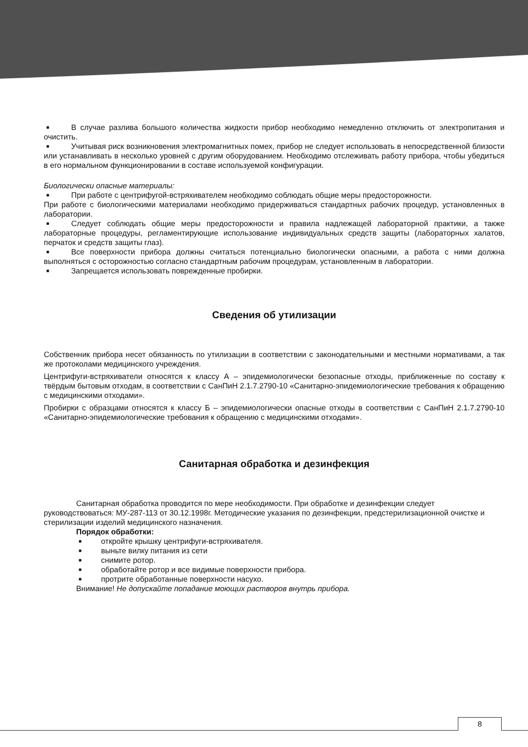■ В случае разлива большого количества жидкости прибор необходимо немедленно отключить от электропитания и очистить.
■ Учитывая риск возникновения электромагнитных помех, прибор не следует использовать в непосредственной близости или устанавливать в несколько уровней с другим оборудованием. Необходимо отслеживать работу прибора, чтобы убедиться в его нормальном функционировании в составе используемой конфигурации.
Биологически опасные материалы:
■ При работе с центрифугой-встряхивателем необходимо соблюдать общие меры предосторожности.
При работе с биологическими материалами необходимо придерживаться стандартных рабочих процедур, установленных в лаборатории.
■ Следует соблюдать общие меры предосторожности и правила надлежащей лабораторной практики, а также лабораторные процедуры, регламентирующие использование индивидуальных средств защиты (лабораторных халатов, перчаток и средств защиты глаз).
■ Все поверхности прибора должны считаться потенциально биологически опасными, а работа с ними должна выполняться с осторожностью согласно стандартным рабочим процедурам, установленным в лаборатории.
■ Запрещается использовать поврежденные пробирки.
Сведения об утилизации
Собственник прибора несет обязанность по утилизации в соответствии с законодательными и местными нормативами, а так же протоколами медицинского учреждения.
Центрифуги-встряхиватели относятся к классу А – эпидемиологически безопасные отходы, приближенные по составу к твёрдым бытовым отходам, в соответствии с СанПиН 2.1.7.2790-10 «Санитарно-эпидемиологические требования к обращению с медицинскими отходами».
Пробирки с образцами относятся к классу Б – эпидемиологически опасные отходы в соответствии с СанПиН 2.1.7.2790-10 «Санитарно-эпидемиологические требования к обращению с медицинскими отходами».
Санитарная обработка и дезинфекция
Санитарная обработка проводится по мере необходимости. При обработке и дезинфекции следует руководствоваться: МУ-287-113 от 30.12.1998г. Методические указания по дезинфекции, предстерилизационной очистке и стерилизации изделий медицинского назначения.
Порядок обработки:
■ откройте крышку центрифуги-встряхивателя.
■ выньте вилку питания из сети
■ снимите ротор.
■ обработайте ротор и все видимые поверхности прибора.
■ протрите обработанные поверхности насухо.
Внимание! Не допускайте попадание моющих растворов внутрь прибора.
8